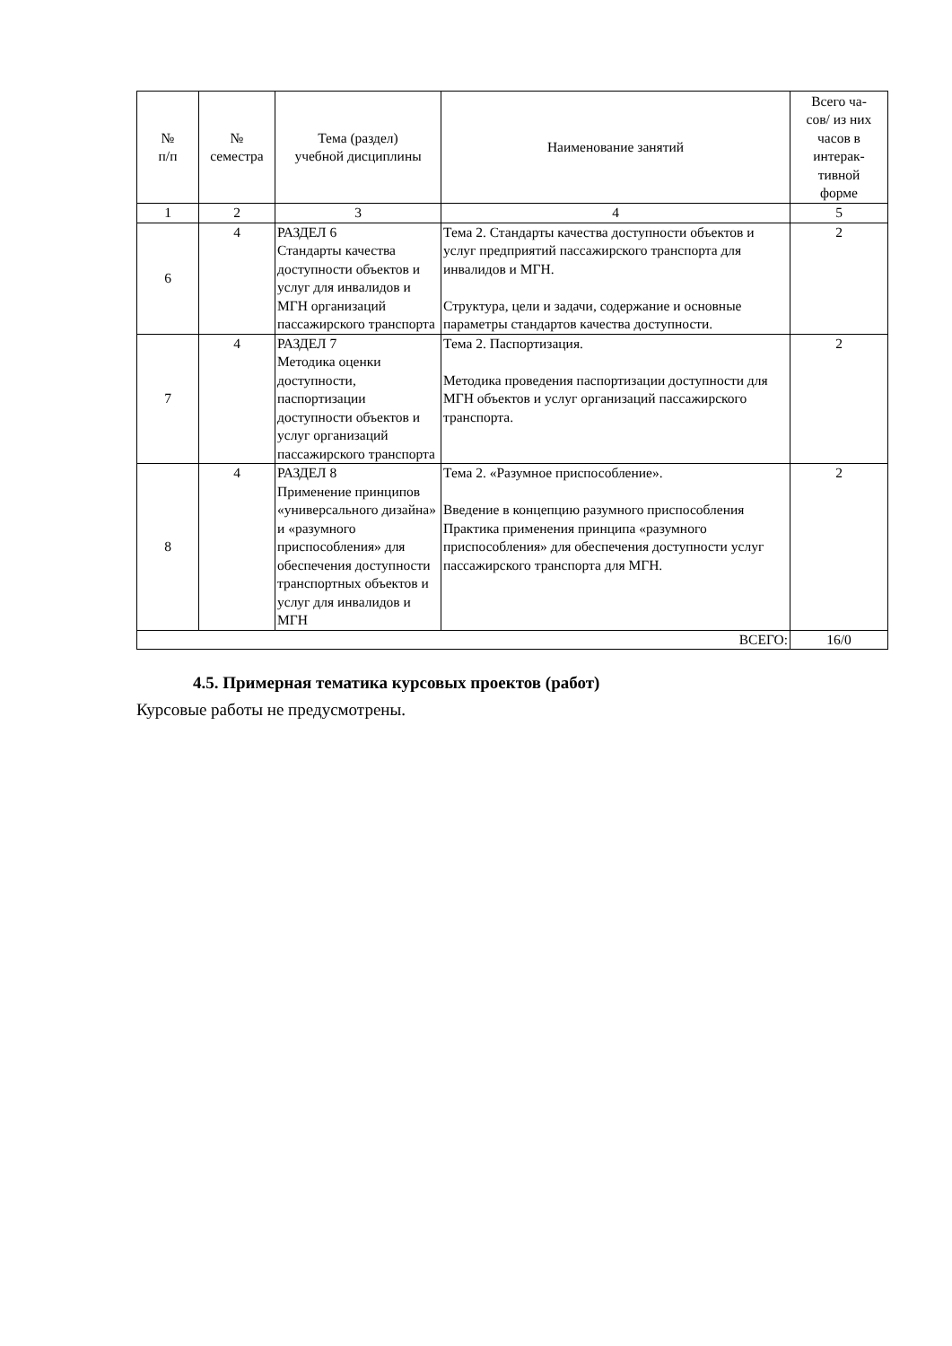| № п/п | № семестра | Тема (раздел) учебной дисциплины | Наименование занятий | Всего ча- сов/ из них часов в интерак- тивной форме |
| --- | --- | --- | --- | --- |
| 1 | 2 | 3 | 4 | 5 |
| 6 | 4 | РАЗДЕЛ 6 Стандарты качества доступности объектов и услуг для инвалидов и МГН организаций пассажирского транспорта | Тема 2. Стандарты качества доступности объектов и услуг предприятий пассажирского транспорта для инвалидов и МГН. Структура, цели и задачи, содержание и основные параметры стандартов качества доступности. | 2 |
| 7 | 4 | РАЗДЕЛ 7 Методика оценки доступности, паспортизации доступности объектов и услуг организаций пассажирского транспорта | Тема 2. Паспортизация. Методика проведения паспортизации доступности для МГН объектов и услуг организаций пассажирского транспорта. | 2 |
| 8 | 4 | РАЗДЕЛ 8 Применение принципов «универсального дизайна» и «разумного приспособления» для обеспечения доступности транспортных объектов и услуг для инвалидов и МГН | Тема 2. «Разумное приспособление». Введение в концепцию разумного приспособления Практика применения принципа «разумного приспособления» для обеспечения доступности услуг пассажирского транспорта для МГН. | 2 |
| ВСЕГО: | | | | 16/0 |
4.5. Примерная тематика курсовых проектов (работ)
Курсовые работы не предусмотрены.